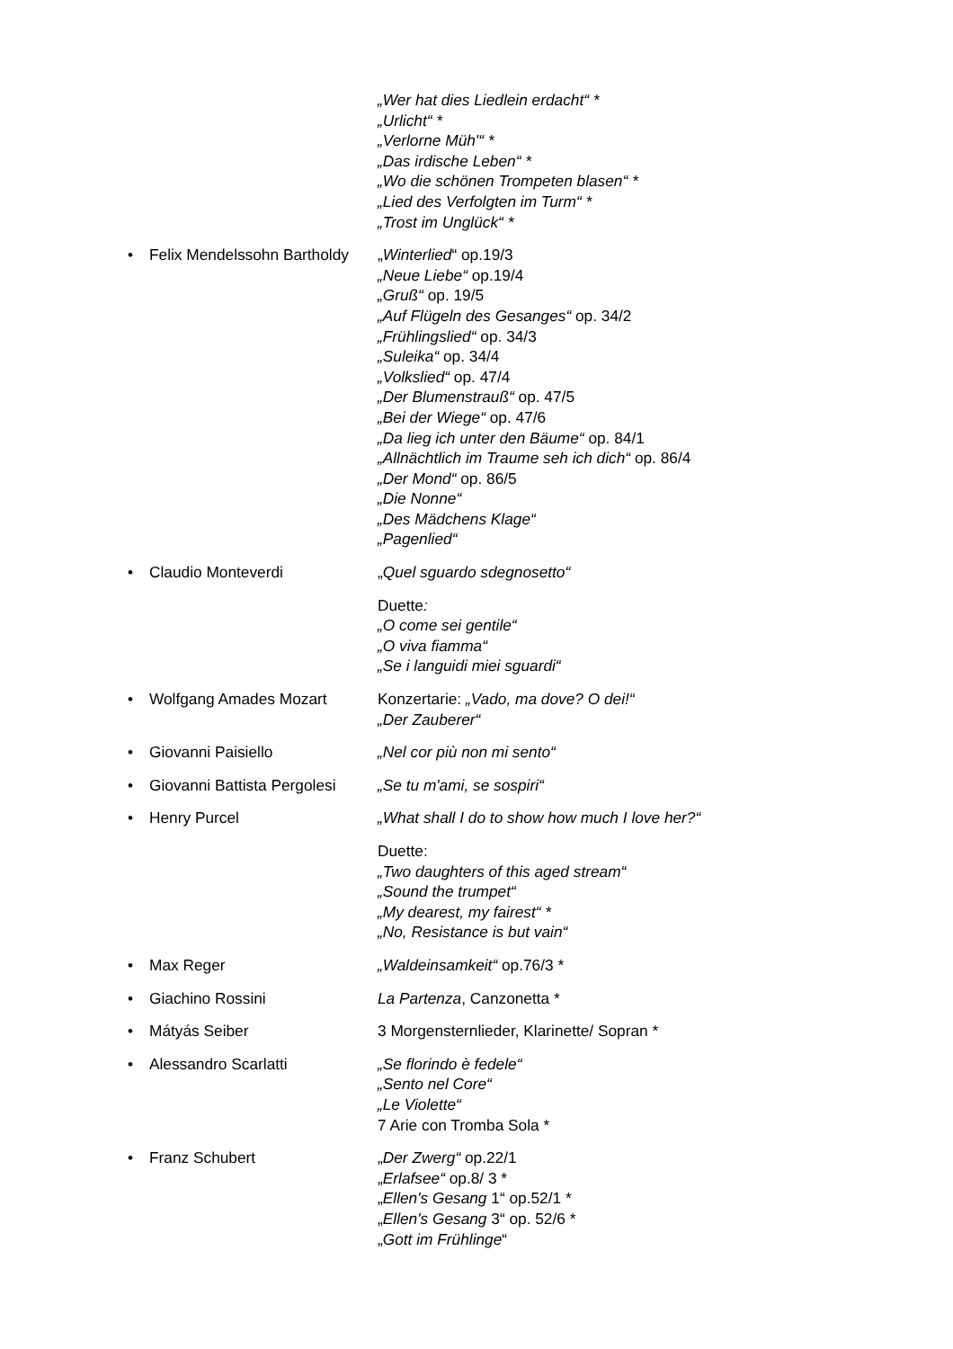„Wer hat dies Liedlein erdacht“ *
„Urlicht“ *
„Verlorne Müh'“ *
„Das irdische Leben“ *
„Wo die schönen Trompeten blasen“ *
„Lied des Verfolgten im Turm“ *
„Trost im Unglück“ *
• Felix Mendelssohn Bartholdy
„Winterlied“ op.19/3
„Neue Liebe“ op.19/4
„Gruß“ op. 19/5
„Auf Flügeln des Gesanges“ op. 34/2
„Frühlingslied“ op. 34/3
„Suleika“ op. 34/4
„Volkslied“ op. 47/4
„Der Blumenstrauß“ op. 47/5
„Bei der Wiege“ op. 47/6
„Da lieg ich unter den Bäume“ op. 84/1
„Allnächtlich im Traume seh ich dich“ op. 86/4
„Der Mond“ op. 86/5
„Die Nonne“
„Des Mädchens Klage“
„Pagenlied“
• Claudio Monteverdi „Quel sguardo sdegnosetto“
Duette:
„O come sei gentile“
„O viva fiamma“
„Se i languidi miei sguardi“
• Wolfgang Amades Mozart Konzertarie: „Vado, ma dove? O dei!“
„Der Zauberer“
• Giovanni Paisiello „Nel cor più non mi sento“
• Giovanni Battista Pergolesi
„Se tu m'ami, se sospiri“
• Henry Purcel „What shall I do to show how much I love her?“
Duette:
„Two daughters of this aged stream“
„Sound the trumpet“
„My dearest, my fairest“ *
„No, Resistance is but vain“
• Max Reger „Waldeinsamkeit“ op.76/3 *
• Giachino Rossini La Partenza, Canzonetta *
• Mátyás Seiber 3 Morgensternlieder, Klarinette/ Sopran *
• Alessandro Scarlatti „Se florindo è fedele“
„Sento nel Core“
„Le Violette“
7 Arie con Tromba Sola *
• Franz Schubert „Der Zwerg“ op.22/1
„Erlafsee“ op.8/ 3 *
„Ellen's Gesang 1“ op.52/1 *
„Ellen's Gesang 3“ op. 52/6 *
„Gott im Frühlinge“